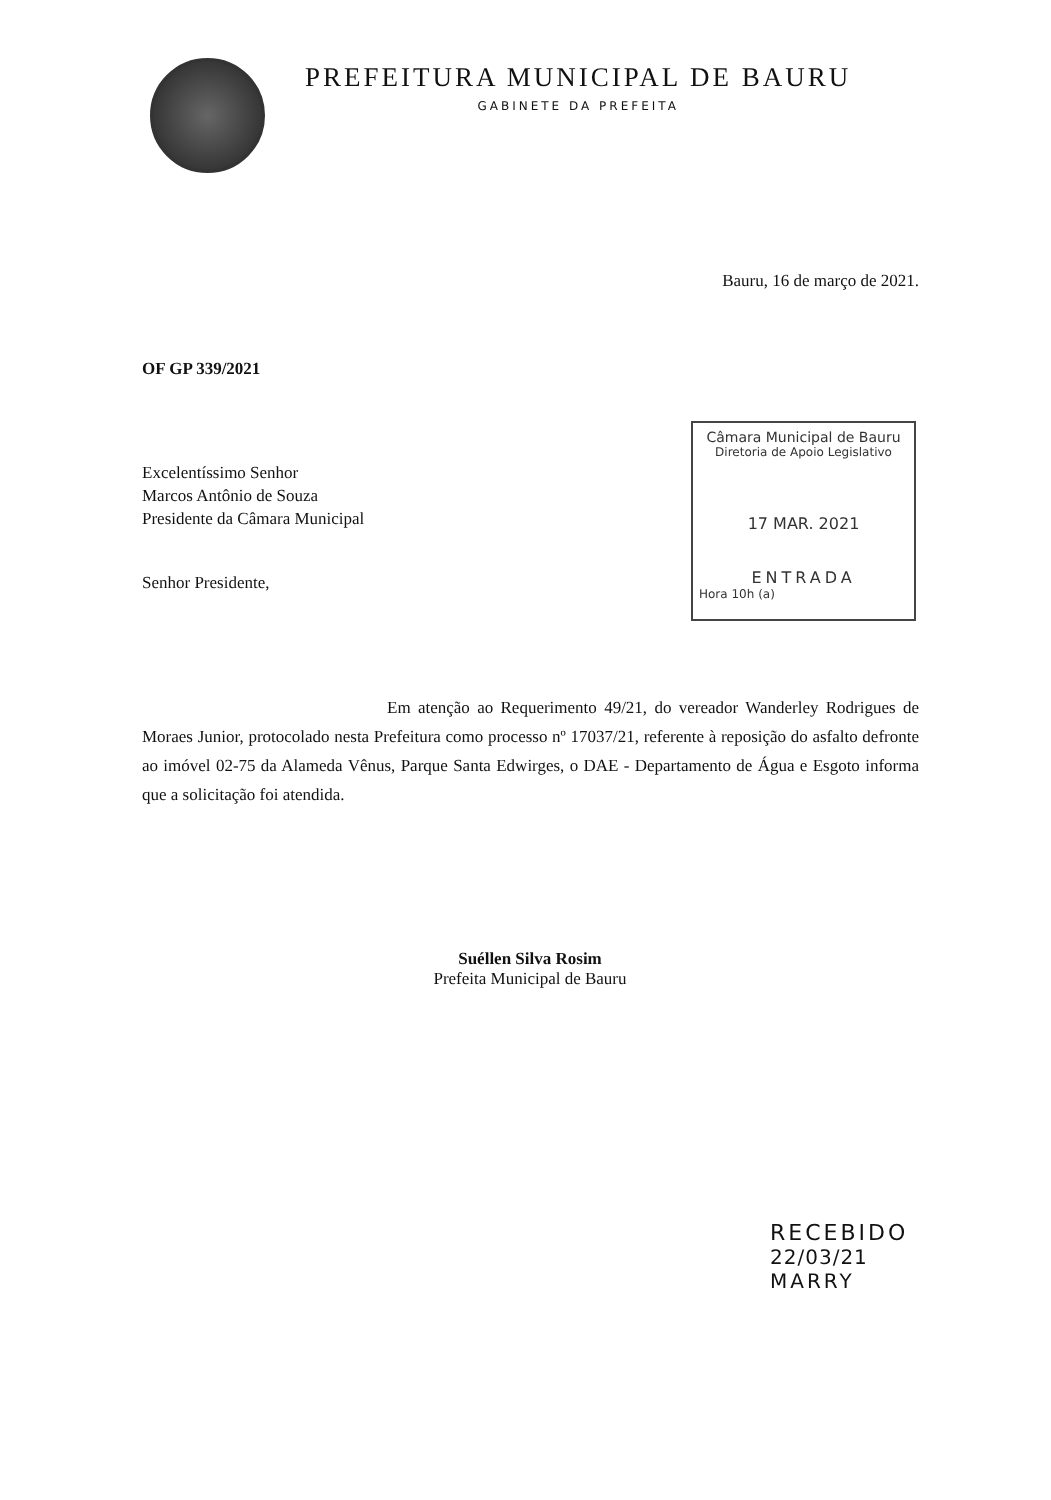PREFEITURA MUNICIPAL DE BAURU
GABINETE DA PREFEITA
Bauru, 16 de março de 2021.
OF GP 339/2021
Excelentíssimo Senhor
Marcos Antônio de Souza
Presidente da Câmara Municipal
Câmara Municipal de Bauru
Diretoria de Apoio Legislativo
17 MAR. 2021
ENTRADA
Hora 10h (a)
Senhor Presidente,
Em atenção ao Requerimento 49/21, do vereador Wanderley Rodrigues de Moraes Junior, protocolado nesta Prefeitura como processo nº 17037/21, referente à reposição do asfalto defronte ao imóvel 02-75 da Alameda Vênus, Parque Santa Edwirges, o DAE - Departamento de Água e Esgoto informa que a solicitação foi atendida.
Suéllen Silva Rosim
Prefeita Municipal de Bauru
RECEBIDO
22/03/21
MARRY